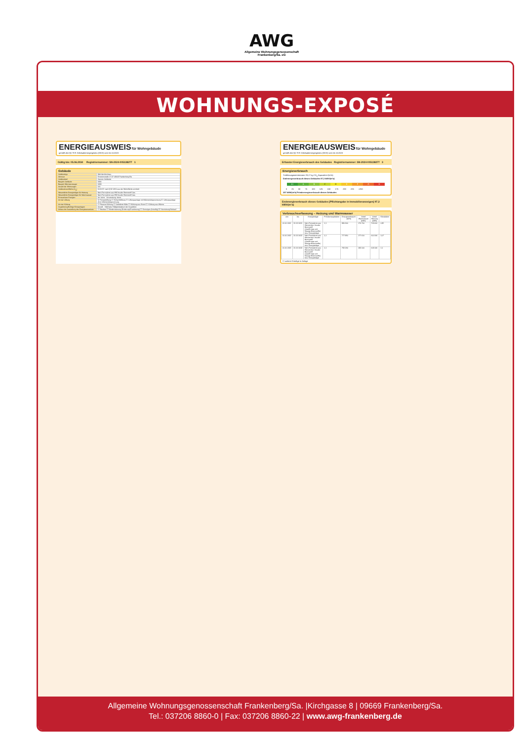WOHNUNGS-EXPOSÉ
ENERGIEAUSWEIS für Wohngebäude
gemäß den §§ 79 ff. Gebäudeenergiegesetz (GEG) vom 16.10.2023
Gültig bis: 05.06.2034 Registriernummer: SN-2024-005138277 1
Gebäude
| Gebäudetyp | Mehrfamilienhaus |
| Adresse | Einsteinstraße 17-37 09669 Frankenberg/Sa |
| Gebäudeteil | Ganzes Gebäude |
| Baujahr Gebäude | 1984 |
| Baujahr Wärmeerzeuger | 1999 |
| Anzahl der Wohnungen | 131 |
| Gebäudenutzfläche (A<sub>N</sub>) | 8.631 ☑ nach § 82 GEG aus der Wohnfläche ermittelt |
| Wesentliche Energieträger für Heizung | Nah-/Fernwärme aus HW fossiler Brennstoff Gas |
| Wesentliche Energieträger für Warmwasser | Nah-/Fernwärme aus HW fossiler Brennstoff Gas |
| Erneuerbare Energien | Art: keine Verwendung: keine |
| Art der Lüftung | ☑ Fensterlüftung ☐ Schachtlüftung ☐ Lüftungsanlage mit Wärmerückgewinnung ☐ Lüftungsanlage ohne Wärmerückgewinnung |
| Art der Kühlung | ☐ Passive Kühlung ☐ Gelieferte Kälte ☐ Kühlung aus Strom ☐ Kühlung aus Wärme |
| Inspektionspflichtige Klimaanlagen | Anzahl: Nächstes Fälligkeitsdatum der Inspektion: |
| Anlass der Ausstellung des Energieausweises | ☐ Neubau ☐ Modernisierung (Änderung/Erweiterung) ☐ Sonstiges (freiwillig) ☑ Vermietung/Verkauf |
ENERGIEAUSWEIS für Wohngebäude
gemäß den §§ 79 ff. Gebäudeenergiegesetz (GEG) vom 16.10.2023
Erfasster Energieverbrauch des Gebäudes Registriernummer: SN-2024-005138277 3
Energieverbrauch
Treibhausgasemissionen 29,17 kg CO<sub>2</sub>-Äquivalent /(m²a)
Endenergieverbrauch dieses Gebäudes 97,3 kWh/(m²a)
A+ A B C D E F G H
0 25 50 75 100 125 150 175 200 225 >250
107 kWh/(m²a) Primärenergieverbrauch dieses Gebäudes
Endenergieverbrauch dieses Gebäudes [Pflichtangabe in Immobilienanzeigen] 97,3 kWh/(m²a)
Verbrauchserfassung – Heizung und Warmwasser
| von | bis | Energieträger | Primärenergiefaktor | Energieverbrauch [kWh] | Anteil Warmwasser [kWh] | Anteil Heizung [kWh] | Klimafaktor |
| --- | --- | --- | --- | --- | --- | --- | --- |
| 01.01.2021 | 31.12.2021 | Nah-/Fernwärme aus Heizwerken, fossiler Brennstoff (Gasförmige und flüssige Brennstoffe) bzw. Energieträger | 1,1 | 880.300 | 176.700 | 703.600 | 0,95 |
| 01.01.2022 | 31.12.2022 | Nah-/Fernwärme aus Heizwerken, fossiler Brennstoff (Gasförmige und flüssige Brennstoffe) bzw. Energieträger | 1,1 | 777.850 | 177.610 | 600.240 | 1,07 |
| 01.01.2023 | 31.12.2023 | Nah-/Fernwärme aus Heizwerken, fossiler Brennstoff (Gasförmige und flüssige Brennstoffe) bzw. Energieträger | 1,1 | 792.240 | 183.100 | 609.140 | 1,1 |
☐ weitere Einträge in Anlage
Allgemeine Wohnungsgenossenschaft Frankenberg/Sa. |Kirchgasse 8 | 09669 Frankenberg/Sa.
Tel.: 037206 8860-0 | Fax: 037206 8860-22 | www.awg-frankenberg.de
AWG
Allgemeine Wohnungsgenossenschaft
Frankenberg/Sa. eG